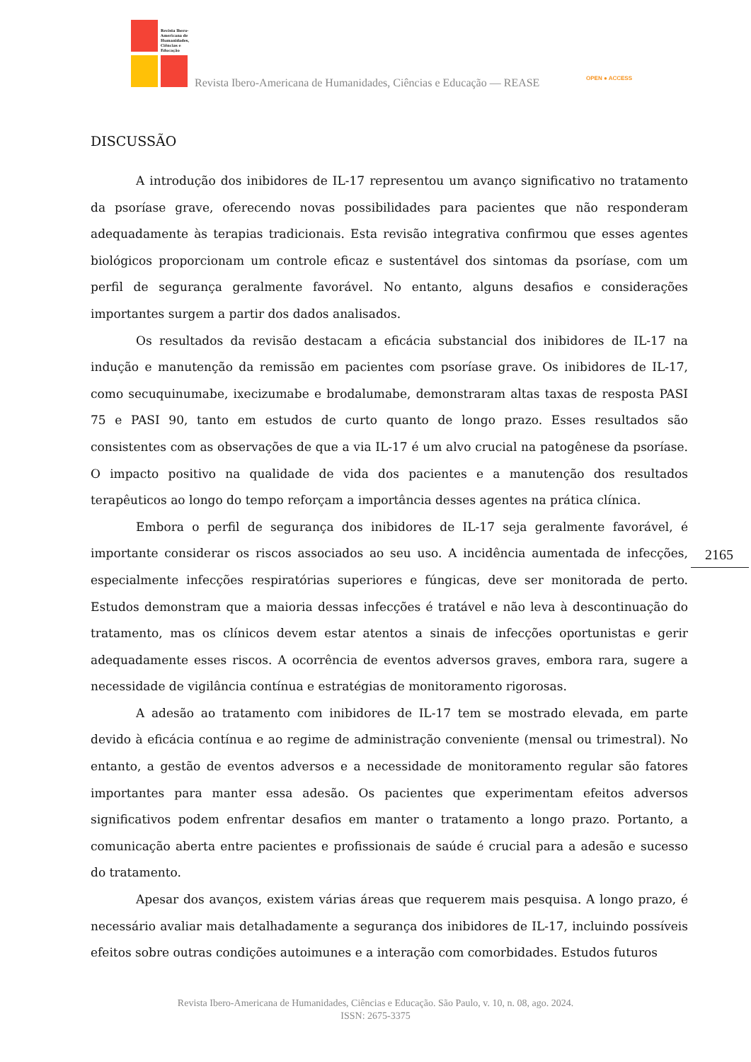Revista Ibero-Americana de Humanidades, Ciências e Educação
Revista Ibero-Americana de Humanidades, Ciências e Educação — REASE OPEN ● ACCESS
DISCUSSÃO
A introdução dos inibidores de IL-17 representou um avanço significativo no tratamento da psoríase grave, oferecendo novas possibilidades para pacientes que não responderam adequadamente às terapias tradicionais. Esta revisão integrativa confirmou que esses agentes biológicos proporcionam um controle eficaz e sustentável dos sintomas da psoríase, com um perfil de segurança geralmente favorável. No entanto, alguns desafios e considerações importantes surgem a partir dos dados analisados.
Os resultados da revisão destacam a eficácia substancial dos inibidores de IL-17 na indução e manutenção da remissão em pacientes com psoríase grave. Os inibidores de IL-17, como secuquinumabe, ixecizumabe e brodalumabe, demonstraram altas taxas de resposta PASI 75 e PASI 90, tanto em estudos de curto quanto de longo prazo. Esses resultados são consistentes com as observações de que a via IL-17 é um alvo crucial na patogênese da psoríase. O impacto positivo na qualidade de vida dos pacientes e a manutenção dos resultados terapêuticos ao longo do tempo reforçam a importância desses agentes na prática clínica.
Embora o perfil de segurança dos inibidores de IL-17 seja geralmente favorável, é importante considerar os riscos associados ao seu uso. A incidência aumentada de infecções, especialmente infecções respiratórias superiores e fúngicas, deve ser monitorada de perto. Estudos demonstram que a maioria dessas infecções é tratável e não leva à descontinuação do tratamento, mas os clínicos devem estar atentos a sinais de infecções oportunistas e gerir adequadamente esses riscos. A ocorrência de eventos adversos graves, embora rara, sugere a necessidade de vigilância contínua e estratégias de monitoramento rigorosas.
A adesão ao tratamento com inibidores de IL-17 tem se mostrado elevada, em parte devido à eficácia contínua e ao regime de administração conveniente (mensal ou trimestral). No entanto, a gestão de eventos adversos e a necessidade de monitoramento regular são fatores importantes para manter essa adesão. Os pacientes que experimentam efeitos adversos significativos podem enfrentar desafios em manter o tratamento a longo prazo. Portanto, a comunicação aberta entre pacientes e profissionais de saúde é crucial para a adesão e sucesso do tratamento.
Apesar dos avanços, existem várias áreas que requerem mais pesquisa. A longo prazo, é necessário avaliar mais detalhadamente a segurança dos inibidores de IL-17, incluindo possíveis efeitos sobre outras condições autoimunes e a interação com comorbidades. Estudos futuros
2165
Revista Ibero-Americana de Humanidades, Ciências e Educação. São Paulo, v. 10, n. 08, ago. 2024.
ISSN: 2675-3375